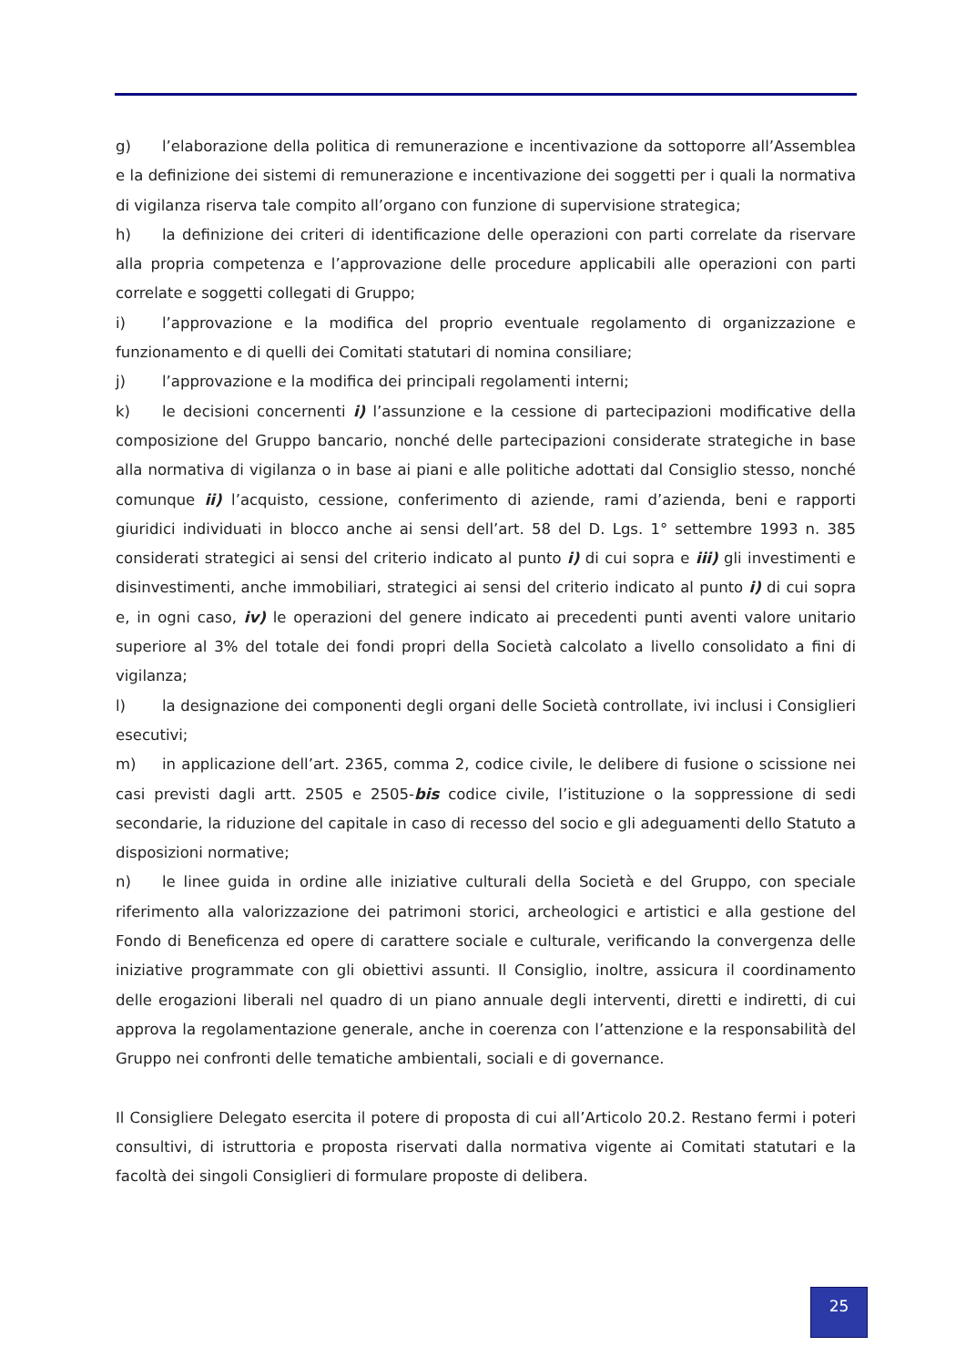g) l’elaborazione della politica di remunerazione e incentivazione da sottoporre all’Assemblea e la definizione dei sistemi di remunerazione e incentivazione dei soggetti per i quali la normativa di vigilanza riserva tale compito all’organo con funzione di supervisione strategica;
h) la definizione dei criteri di identificazione delle operazioni con parti correlate da riservare alla propria competenza e l’approvazione delle procedure applicabili alle operazioni con parti correlate e soggetti collegati di Gruppo;
i) l’approvazione e la modifica del proprio eventuale regolamento di organizzazione e funzionamento e di quelli dei Comitati statutari di nomina consiliare;
j) l’approvazione e la modifica dei principali regolamenti interni;
k) le decisioni concernenti i) l’assunzione e la cessione di partecipazioni modificative della composizione del Gruppo bancario, nonché delle partecipazioni considerate strategiche in base alla normativa di vigilanza o in base ai piani e alle politiche adottati dal Consiglio stesso, nonché comunque ii) l’acquisto, cessione, conferimento di aziende, rami d’azienda, beni e rapporti giuridici individuati in blocco anche ai sensi dell’art. 58 del D. Lgs. 1° settembre 1993 n. 385 considerati strategici ai sensi del criterio indicato al punto i) di cui sopra e iii) gli investimenti e disinvestimenti, anche immobiliari, strategici ai sensi del criterio indicato al punto i) di cui sopra e, in ogni caso, iv) le operazioni del genere indicato ai precedenti punti aventi valore unitario superiore al 3% del totale dei fondi propri della Società calcolato a livello consolidato a fini di vigilanza;
l) la designazione dei componenti degli organi delle Società controllate, ivi inclusi i Consiglieri esecutivi;
m) in applicazione dell’art. 2365, comma 2, codice civile, le delibere di fusione o scissione nei casi previsti dagli artt. 2505 e 2505-bis codice civile, l’istituzione o la soppressione di sedi secondarie, la riduzione del capitale in caso di recesso del socio e gli adeguamenti dello Statuto a disposizioni normative;
n) le linee guida in ordine alle iniziative culturali della Società e del Gruppo, con speciale riferimento alla valorizzazione dei patrimoni storici, archeologici e artistici e alla gestione del Fondo di Beneficenza ed opere di carattere sociale e culturale, verificando la convergenza delle iniziative programmate con gli obiettivi assunti. Il Consiglio, inoltre, assicura il coordinamento delle erogazioni liberali nel quadro di un piano annuale degli interventi, diretti e indiretti, di cui approva la regolamentazione generale, anche in coerenza con l’attenzione e la responsabilità del Gruppo nei confronti delle tematiche ambientali, sociali e di governance.
Il Consigliere Delegato esercita il potere di proposta di cui all’Articolo 20.2. Restano fermi i poteri consultivi, di istruttoria e proposta riservati dalla normativa vigente ai Comitati statutari e la facoltà dei singoli Consiglieri di formulare proposte di delibera.
25